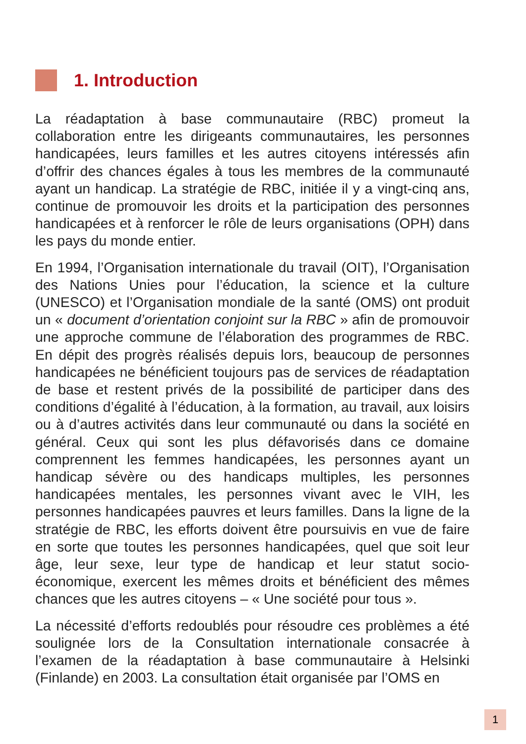1. Introduction
La réadaptation à base communautaire (RBC) promeut la collaboration entre les dirigeants communautaires, les personnes handicapées, leurs familles et les autres citoyens intéressés afin d’offrir des chances égales à tous les membres de la communauté ayant un handicap. La stratégie de RBC, initiée il y a vingt-cinq ans, continue de promouvoir les droits et la participation des personnes handicapées et à renforcer le rôle de leurs organisations (OPH) dans les pays du monde entier.
En 1994, l’Organisation internationale du travail (OIT), l’Organisation des Nations Unies pour l’éducation, la science et la culture (UNESCO) et l’Organisation mondiale de la santé (OMS) ont produit un « document d’orientation conjoint sur la RBC » afin de promouvoir une approche commune de l’élaboration des programmes de RBC. En dépit des progrès réalisés depuis lors, beaucoup de personnes handicapées ne bénéficient toujours pas de services de réadaptation de base et restent privés de la possibilité de participer dans des conditions d’égalité à l’éducation, à la formation, au travail, aux loisirs ou à d’autres activités dans leur communauté ou dans la société en général. Ceux qui sont les plus défavorisés dans ce domaine comprennent les femmes handicapées, les personnes ayant un handicap sévère ou des handicaps multiples, les personnes handicapées mentales, les personnes vivant avec le VIH, les personnes handicapées pauvres et leurs familles. Dans la ligne de la stratégie de RBC, les efforts doivent être poursuivis en vue de faire en sorte que toutes les personnes handicapées, quel que soit leur âge, leur sexe, leur type de handicap et leur statut socio-économique, exercent les mêmes droits et bénéficient des mêmes chances que les autres citoyens – « Une société pour tous ».
La nécessité d’efforts redoublés pour résoudre ces problèmes a été soulignée lors de la Consultation internationale consacrée à l’examen de la réadaptation à base communautaire à Helsinki (Finlande) en 2003. La consultation était organisée par l’OMS en
1